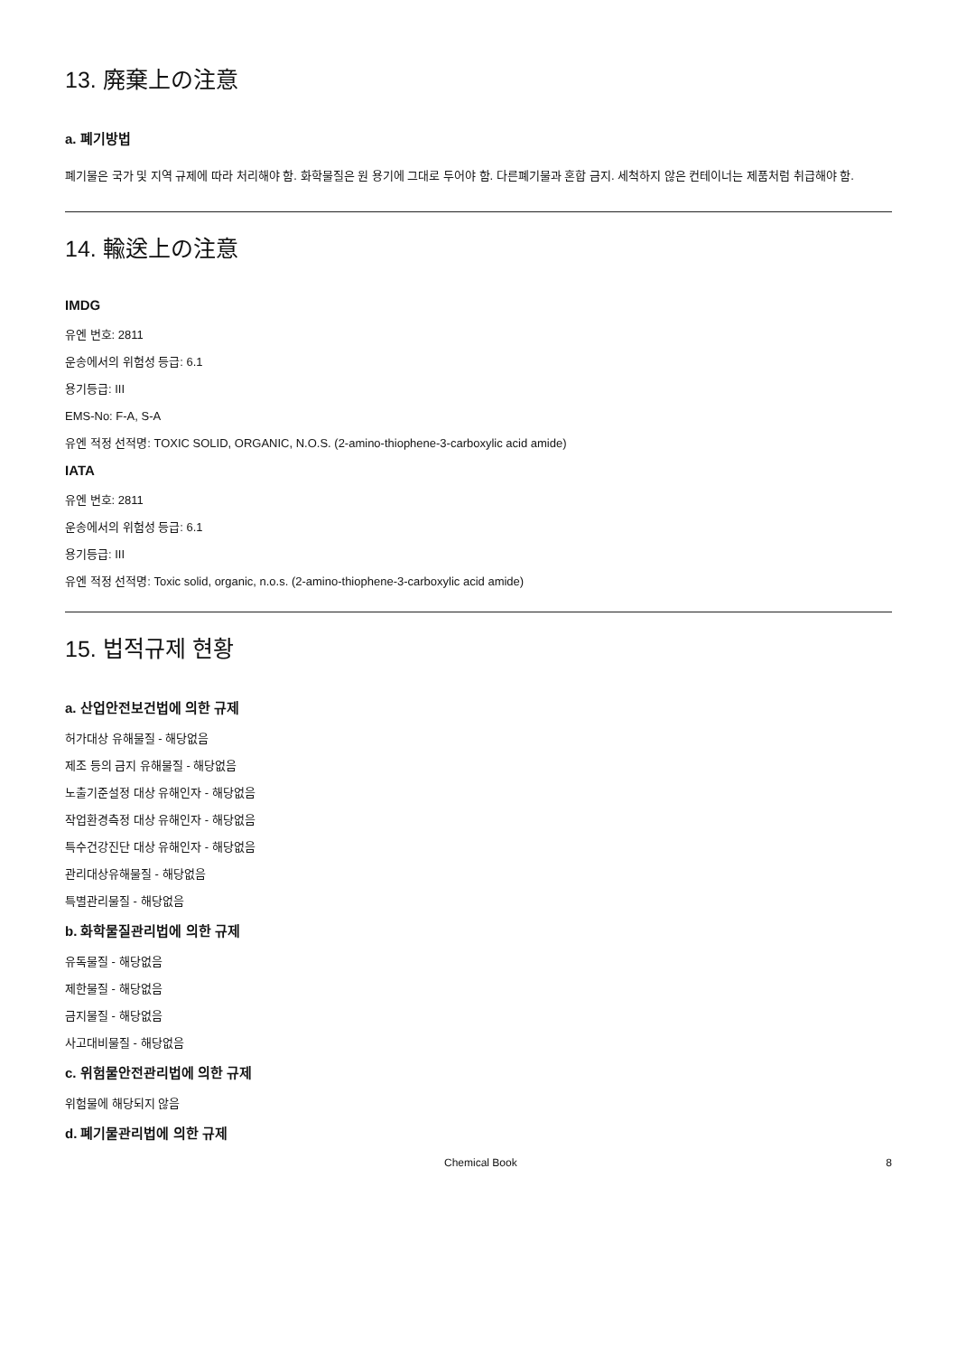13. 廃棄上の注意
a. 폐기방법
폐기물은 국가 및 지역 규제에 따라 처리해야 함. 화학물질은 원 용기에 그대로 두어야 함. 다른폐기물과 혼합 금지. 세척하지 않은 컨테이너는 제품처럼 취급해야 함.
14. 輸送上の注意
IMDG
유엔 번호: 2811
운송에서의 위험성 등급: 6.1
용기등급: III
EMS-No: F-A, S-A
유엔 적정 선적명: TOXIC SOLID, ORGANIC, N.O.S. (2-amino-thiophene-3-carboxylic acid amide)
IATA
유엔 번호: 2811
운송에서의 위험성 등급: 6.1
용기등급: III
유엔 적정 선적명: Toxic solid, organic, n.o.s. (2-amino-thiophene-3-carboxylic acid amide)
15. 법적규제 현황
a. 산업안전보건법에 의한 규제
허가대상 유해물질 - 해당없음
제조 등의 금지 유해물질 - 해당없음
노출기준설정 대상 유해인자 - 해당없음
작업환경측정 대상 유해인자 - 해당없음
특수건강진단 대상 유해인자 - 해당없음
관리대상유해물질 - 해당없음
특별관리물질 - 해당없음
b. 화학물질관리법에 의한 규제
유독물질 - 해당없음
제한물질 - 해당없음
금지물질 - 해당없음
사고대비물질 - 해당없음
c. 위험물안전관리법에 의한 규제
위험물에 해당되지 않음
d. 폐기물관리법에 의한 규제
Chemical Book 8